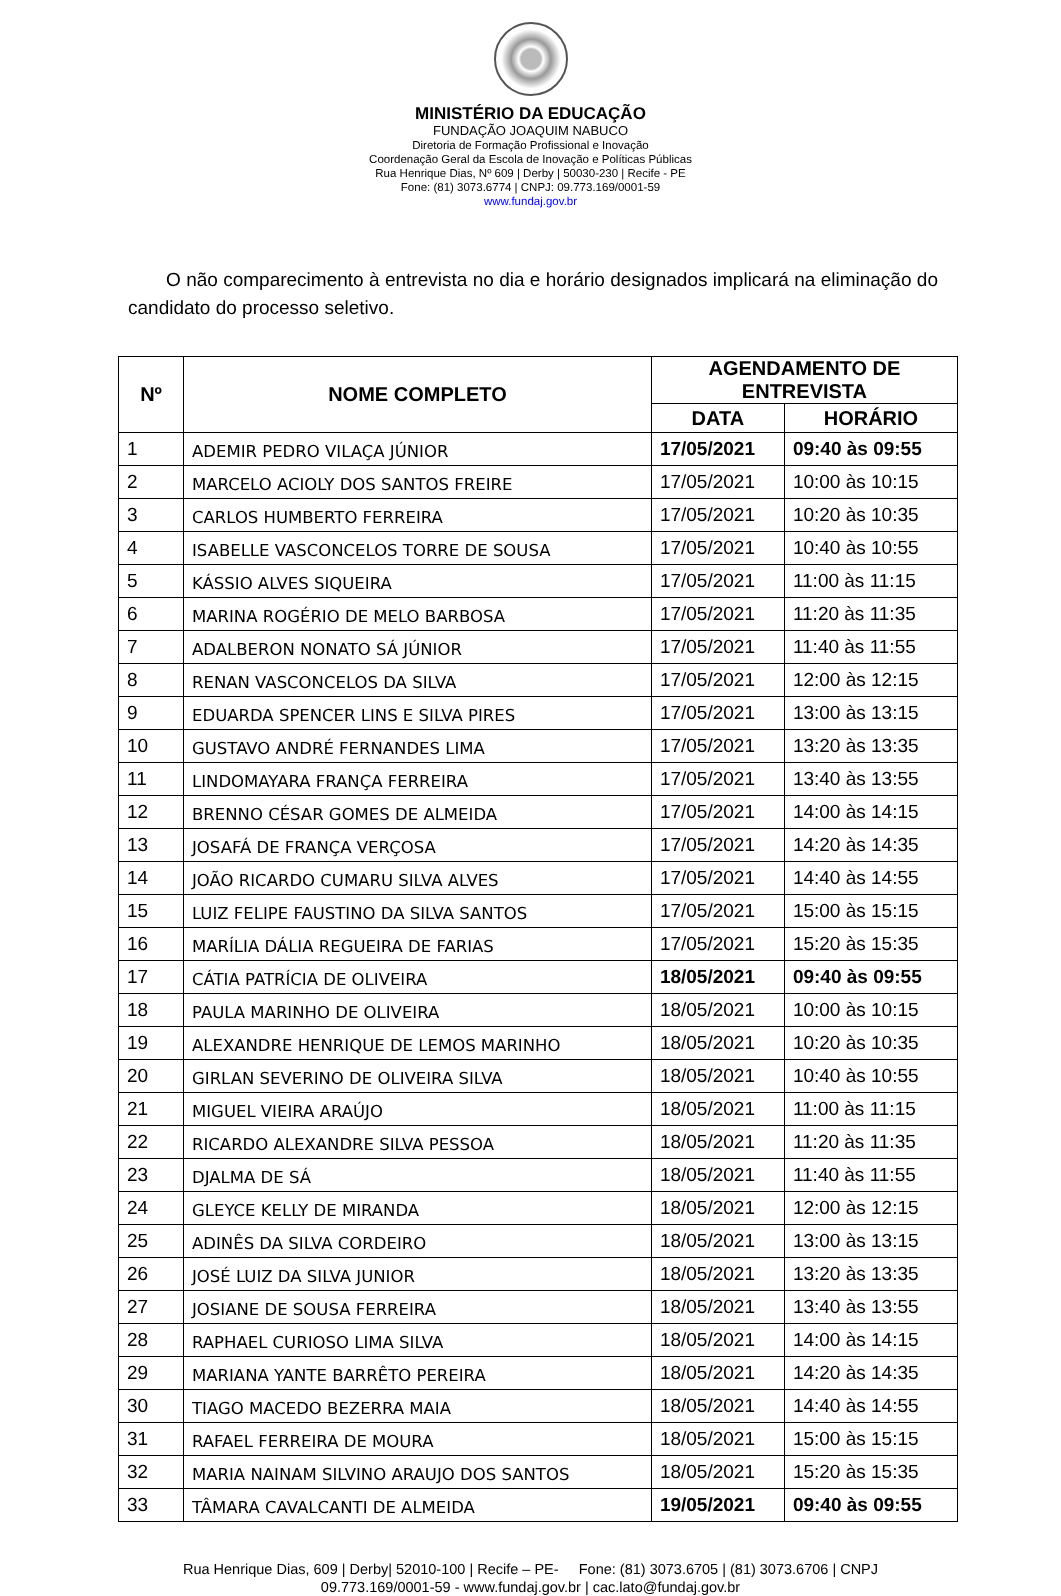MINISTÉRIO DA EDUCAÇÃO
FUNDAÇÃO JOAQUIM NABUCO
Diretoria de Formação Profissional e Inovação
Coordenação Geral da Escola de Inovação e Políticas Públicas
Rua Henrique Dias, Nº 609 | Derby | 50030-230 | Recife - PE
Fone: (81) 3073.6774 | CNPJ: 09.773.169/0001-59
www.fundaj.gov.br
O não comparecimento à entrevista no dia e horário designados implicará na eliminação do candidato do processo seletivo.
| Nº | NOME COMPLETO | AGENDAMENTO DE ENTREVISTA | |
| --- | --- | --- | --- |
| | | DATA | HORÁRIO |
| 1 | ADEMIR PEDRO VILAÇA JÚNIOR | 17/05/2021 | 09:40 às 09:55 |
| 2 | MARCELO ACIOLY DOS SANTOS FREIRE | 17/05/2021 | 10:00 às 10:15 |
| 3 | CARLOS HUMBERTO FERREIRA | 17/05/2021 | 10:20 às 10:35 |
| 4 | ISABELLE VASCONCELOS TORRE DE SOUSA | 17/05/2021 | 10:40 às 10:55 |
| 5 | KÁSSIO ALVES SIQUEIRA | 17/05/2021 | 11:00 às 11:15 |
| 6 | MARINA ROGÉRIO DE MELO BARBOSA | 17/05/2021 | 11:20 às 11:35 |
| 7 | ADALBERON NONATO SÁ JÚNIOR | 17/05/2021 | 11:40 às 11:55 |
| 8 | RENAN VASCONCELOS DA SILVA | 17/05/2021 | 12:00 às 12:15 |
| 9 | EDUARDA SPENCER LINS E SILVA PIRES | 17/05/2021 | 13:00 às 13:15 |
| 10 | GUSTAVO ANDRÉ FERNANDES LIMA | 17/05/2021 | 13:20 às 13:35 |
| 11 | LINDOMAYARA FRANÇA FERREIRA | 17/05/2021 | 13:40 às 13:55 |
| 12 | BRENNO CÉSAR GOMES DE ALMEIDA | 17/05/2021 | 14:00 às 14:15 |
| 13 | JOSAFÁ DE FRANÇA VERÇOSA | 17/05/2021 | 14:20 às 14:35 |
| 14 | JOÃO RICARDO CUMARU SILVA ALVES | 17/05/2021 | 14:40 às 14:55 |
| 15 | LUIZ FELIPE FAUSTINO DA SILVA SANTOS | 17/05/2021 | 15:00 às 15:15 |
| 16 | MARÍLIA DÁLIA REGUEIRA DE FARIAS | 17/05/2021 | 15:20 às 15:35 |
| 17 | CÁTIA PATRÍCIA DE OLIVEIRA | 18/05/2021 | 09:40 às 09:55 |
| 18 | PAULA MARINHO DE OLIVEIRA | 18/05/2021 | 10:00 às 10:15 |
| 19 | ALEXANDRE HENRIQUE DE LEMOS MARINHO | 18/05/2021 | 10:20 às 10:35 |
| 20 | GIRLAN SEVERINO DE OLIVEIRA SILVA | 18/05/2021 | 10:40 às 10:55 |
| 21 | MIGUEL VIEIRA ARAÚJO | 18/05/2021 | 11:00 às 11:15 |
| 22 | RICARDO ALEXANDRE SILVA PESSOA | 18/05/2021 | 11:20 às 11:35 |
| 23 | DJALMA DE SÁ | 18/05/2021 | 11:40 às 11:55 |
| 24 | GLEYCE KELLY DE MIRANDA | 18/05/2021 | 12:00 às 12:15 |
| 25 | ADINÊS DA SILVA CORDEIRO | 18/05/2021 | 13:00 às 13:15 |
| 26 | JOSÉ LUIZ DA SILVA JUNIOR | 18/05/2021 | 13:20 às 13:35 |
| 27 | JOSIANE DE SOUSA FERREIRA | 18/05/2021 | 13:40 às 13:55 |
| 28 | RAPHAEL CURIOSO LIMA SILVA | 18/05/2021 | 14:00 às 14:15 |
| 29 | MARIANA YANTE BARRÊTO PEREIRA | 18/05/2021 | 14:20 às 14:35 |
| 30 | TIAGO MACEDO BEZERRA MAIA | 18/05/2021 | 14:40 às 14:55 |
| 31 | RAFAEL FERREIRA DE MOURA | 18/05/2021 | 15:00 às 15:15 |
| 32 | MARIA NAINAM SILVINO ARAUJO DOS SANTOS | 18/05/2021 | 15:20 às 15:35 |
| 33 | TÂMARA CAVALCANTI DE ALMEIDA | 19/05/2021 | 09:40 às 09:55 |
Rua Henrique Dias, 609 | Derby| 52010-100 | Recife – PE- Fone: (81) 3073.6705 | (81) 3073.6706 | CNPJ
09.773.169/0001-59 - www.fundaj.gov.br | cac.lato@fundaj.gov.br